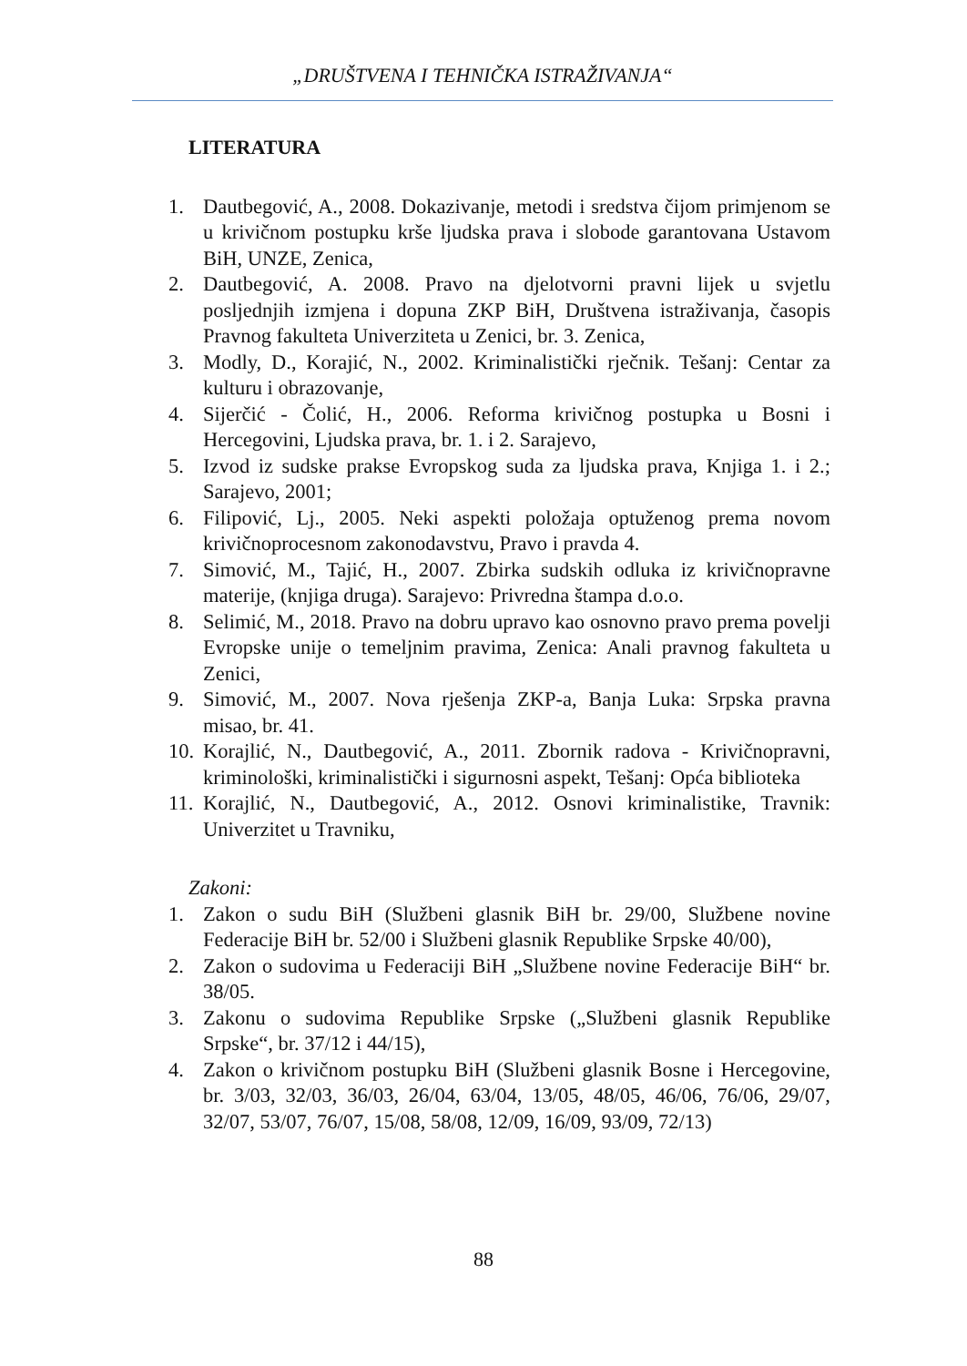„DRUŠTVENA I TEHNIČKA ISTRAŽIVANJA“
LITERATURA
1. Dautbegović, A., 2008. Dokazivanje, metodi i sredstva čijom primjenom se u krivičnom postupku krše ljudska prava i slobode garantovana Ustavom BiH, UNZE, Zenica,
2. Dautbegović, A. 2008. Pravo na djelotvorni pravni lijek u svjetlu posljednjih izmjena i dopuna ZKP BiH, Društvena istraživanja, časopis Pravnog fakulteta Univerziteta u Zenici, br. 3. Zenica,
3. Modly, D., Korajić, N., 2002. Kriminalistički rječnik. Tešanj: Centar za kulturu i obrazovanje,
4. Sijerčić - Čolić, H., 2006. Reforma krivičnog postupka u Bosni i Hercegovini, Ljudska prava, br. 1. i 2. Sarajevo,
5. Izvod iz sudske prakse Evropskog suda za ljudska prava, Knjiga 1. i 2.; Sarajevo, 2001;
6. Filipović, Lj., 2005. Neki aspekti položaja optuženog prema novom krivičnoprocesnom zakonodavstvu, Pravo i pravda 4.
7. Simović, M., Tajić, H., 2007. Zbirka sudskih odluka iz krivičnopravne materije, (knjiga druga). Sarajevo: Privredna štampa d.o.o.
8. Selimić, M., 2018. Pravo na dobru upravo kao osnovno pravo prema povelji Evropske unije o temeljnim pravima, Zenica: Anali pravnog fakulteta u Zenici,
9. Simović, M., 2007. Nova rješenja ZKP-a, Banja Luka: Srpska pravna misao, br. 41.
10. Korajlić, N., Dautbegović, A., 2011. Zbornik radova - Krivičnopravni, kriminološki, kriminalistički i sigurnosni aspekt, Tešanj: Opća biblioteka
11. Korajlić, N., Dautbegović, A., 2012. Osnovi kriminalistike, Travnik: Univerzitet u Travniku,
Zakoni:
1. Zakon o sudu BiH (Službeni glasnik BiH br. 29/00, Službene novine Federacije BiH br. 52/00 i Službeni glasnik Republike Srpske 40/00),
2. Zakon o sudovima u Federaciji BiH „Službene novine Federacije BiH“ br. 38/05.
3. Zakonu o sudovima Republike Srpske („Službeni glasnik Republike Srpske“, br. 37/12 i 44/15),
4. Zakon o krivičnom postupku BiH (Službeni glasnik Bosne i Hercegovine, br. 3/03, 32/03, 36/03, 26/04, 63/04, 13/05, 48/05, 46/06, 76/06, 29/07, 32/07, 53/07, 76/07, 15/08, 58/08, 12/09, 16/09, 93/09, 72/13)
88